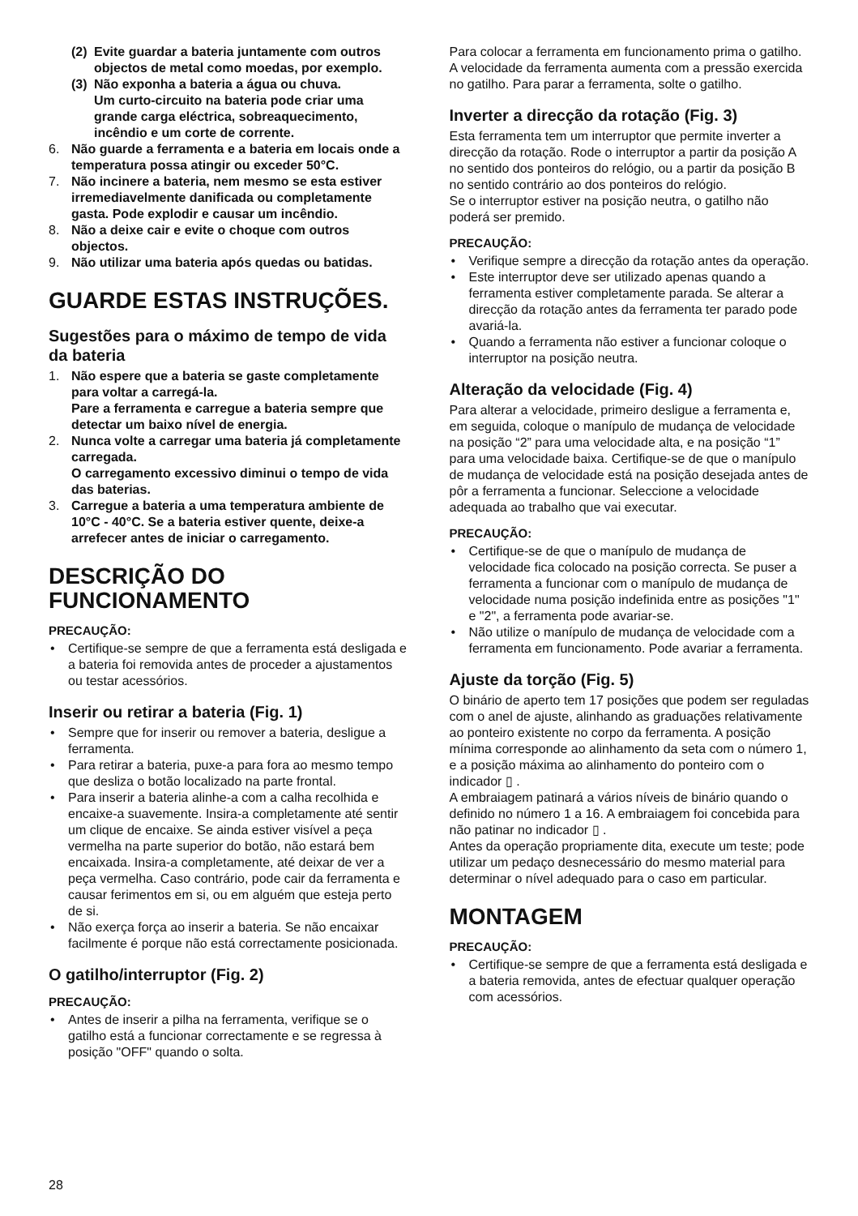(2) Evite guardar a bateria juntamente com outros objectos de metal como moedas, por exemplo.
(3) Não exponha a bateria a água ou chuva.
Um curto-circuito na bateria pode criar uma grande carga eléctrica, sobreaquecimento, incêndio e um corte de corrente.
6. Não guarde a ferramenta e a bateria em locais onde a temperatura possa atingir ou exceder 50°C.
7. Não incinere a bateria, nem mesmo se esta estiver irremediavelmente danificada ou completamente gasta. Pode explodir e causar um incêndio.
8. Não a deixe cair e evite o choque com outros objectos.
9. Não utilizar uma bateria após quedas ou batidas.
GUARDE ESTAS INSTRUÇÕES.
Sugestões para o máximo de tempo de vida da bateria
1. Não espere que a bateria se gaste completamente para voltar a carregá-la.
Pare a ferramenta e carregue a bateria sempre que detectar um baixo nível de energia.
2. Nunca volte a carregar uma bateria já completamente carregada.
O carregamento excessivo diminui o tempo de vida das baterias.
3. Carregue a bateria a uma temperatura ambiente de 10°C - 40°C. Se a bateria estiver quente, deixe-a arrefecer antes de iniciar o carregamento.
DESCRIÇÃO DO
FUNCIONAMENTO
PRECAUÇÃO:
• Certifique-se sempre de que a ferramenta está desligada e a bateria foi removida antes de proceder a ajustamentos ou testar acessórios.
Inserir ou retirar a bateria (Fig. 1)
• Sempre que for inserir ou remover a bateria, desligue a ferramenta.
• Para retirar a bateria, puxe-a para fora ao mesmo tempo que desliza o botão localizado na parte frontal.
• Para inserir a bateria alinhe-a com a calha recolhida e encaixe-a suavemente. Insira-a completamente até sentir um clique de encaixe. Se ainda estiver visível a peça vermelha na parte superior do botão, não estará bem encaixada. Insira-a completamente, até deixar de ver a peça vermelha. Caso contrário, pode cair da ferramenta e causar ferimentos em si, ou em alguém que esteja perto de si.
• Não exerça força ao inserir a bateria. Se não encaixar facilmente é porque não está correctamente posicionada.
O gatilho/interruptor (Fig. 2)
PRECAUÇÃO:
• Antes de inserir a pilha na ferramenta, verifique se o gatilho está a funcionar correctamente e se regressa à posição "OFF" quando o solta.
Para colocar a ferramenta em funcionamento prima o gatilho. A velocidade da ferramenta aumenta com a pressão exercida no gatilho. Para parar a ferramenta, solte o gatilho.
Inverter a direcção da rotação (Fig. 3)
Esta ferramenta tem um interruptor que permite inverter a direcção da rotação. Rode o interruptor a partir da posição A no sentido dos ponteiros do relógio, ou a partir da posição B no sentido contrário ao dos ponteiros do relógio.
Se o interruptor estiver na posição neutra, o gatilho não poderá ser premido.
PRECAUÇÃO:
• Verifique sempre a direcção da rotação antes da operação.
• Este interruptor deve ser utilizado apenas quando a ferramenta estiver completamente parada. Se alterar a direcção da rotação antes da ferramenta ter parado pode avariá-la.
• Quando a ferramenta não estiver a funcionar coloque o interruptor na posição neutra.
Alteração da velocidade (Fig. 4)
Para alterar a velocidade, primeiro desligue a ferramenta e, em seguida, coloque o manípulo de mudança de velocidade na posição “2” para uma velocidade alta, e na posição “1” para uma velocidade baixa. Certifique-se de que o manípulo de mudança de velocidade está na posição desejada antes de pôr a ferramenta a funcionar. Seleccione a velocidade adequada ao trabalho que vai executar.
PRECAUÇÃO:
• Certifique-se de que o manípulo de mudança de velocidade fica colocado na posição correcta. Se puser a ferramenta a funcionar com o manípulo de mudança de velocidade numa posição indefinida entre as posições "1" e "2", a ferramenta pode avariar-se.
• Não utilize o manípulo de mudança de velocidade com a ferramenta em funcionamento. Pode avariar a ferramenta.
Ajuste da torção (Fig. 5)
O binário de aperto tem 17 posições que podem ser reguladas com o anel de ajuste, alinhando as graduações relativamente ao ponteiro existente no corpo da ferramenta. A posição mínima corresponde ao alinhamento da seta com o número 1, e a posição máxima ao alinhamento do ponteiro com o indicador ▯ .
A embraiagem patinará a vários níveis de binário quando o definido no número 1 a 16. A embraiagem foi concebida para não patinar no indicador ▯ .
Antes da operação propriamente dita, execute um teste; pode utilizar um pedaço desnecessário do mesmo material para determinar o nível adequado para o caso em particular.
MONTAGEM
PRECAUÇÃO:
• Certifique-se sempre de que a ferramenta está desligada e a bateria removida, antes de efectuar qualquer operação com acessórios.
28